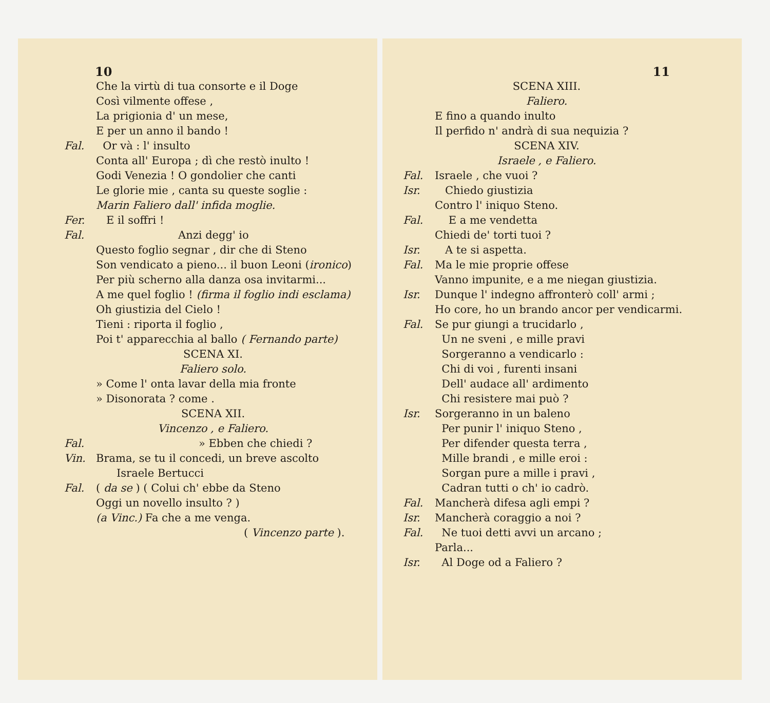10
Che la virtù di tua consorte e il Doge
Così vilmente offese ,
La prigionia d' un mese,
E per un anno il bando !
Fal. Or và : l' insulto
Conta all' Europa ; dì che restò inulto !
Godi Venezia ! O gondolier che canti
Le glorie mie , canta su queste soglie :
Marin Faliero dall' infida moglie.
Fer. E il soffri !
Fal. Anzi degg' io
Questo foglio segnar , dir che di Steno
Son vendicato a pieno... il buon Leoni (ironico)
Per più scherno alla danza osa invitarmi...
A me quel foglio ! (firma il foglio indi esclama)
Oh giustizia del Cielo !
Tieni : riporta il foglio ,
Poi t' apparecchia al ballo ( Fernando parte)
SCENA XI.
Faliero solo.
» Come l' onta lavar della mia fronte
» Disonorata ? come .
SCENA XII.
Vincenzo , e Faliero.
Fal. » Ebben che chiedi ?
Vin. Brama, se tu il concedi, un breve ascolto
Israele Bertucci
Fal. ( da se ) ( Colui ch' ebbe da Steno
Oggi un novello insulto ? )
(a Vinc.) Fa che a me venga.
( Vincenzo parte ).
11
SCENA XIII.
Faliero.
E fino a quando inulto
Il perfido n' andrà di sua nequizia ?
SCENA XIV.
Israele , e Faliero.
Fal. Israele , che vuoi ?
Isr. Chiedo giustizia
Contro l' iniquo Steno.
Fal. E a me vendetta
Chiedi de' torti tuoi ?
Isr. A te si aspetta.
Fal. Ma le mie proprie offese
Vanno impunite, e a me niegan giustizia.
Isr. Dunque l' indegno affronterò coll' armi ;
Ho core, ho un brando ancor per vendicarmi.
Fal. Se pur giungi a trucidarlo ,
Un ne sveni , e mille pravi
Sorgeranno a vendicarlo :
Chi di voi , furenti insani
Dell' audace all' ardimento
Chi resistere mai può ?
Isr. Sorgeranno in un baleno
Per punir l' iniquo Steno ,
Per difender questa terra ,
Mille brandi , e mille eroi :
Sorgan pure a mille i pravi ,
Cadran tutti o ch' io cadrò.
Fal. Mancherà difesa agli empi ?
Isr. Mancherà coraggio a noi ?
Fal. Ne tuoi detti avvi un arcano ;
Parla...
Isr. Al Doge od a Faliero ?